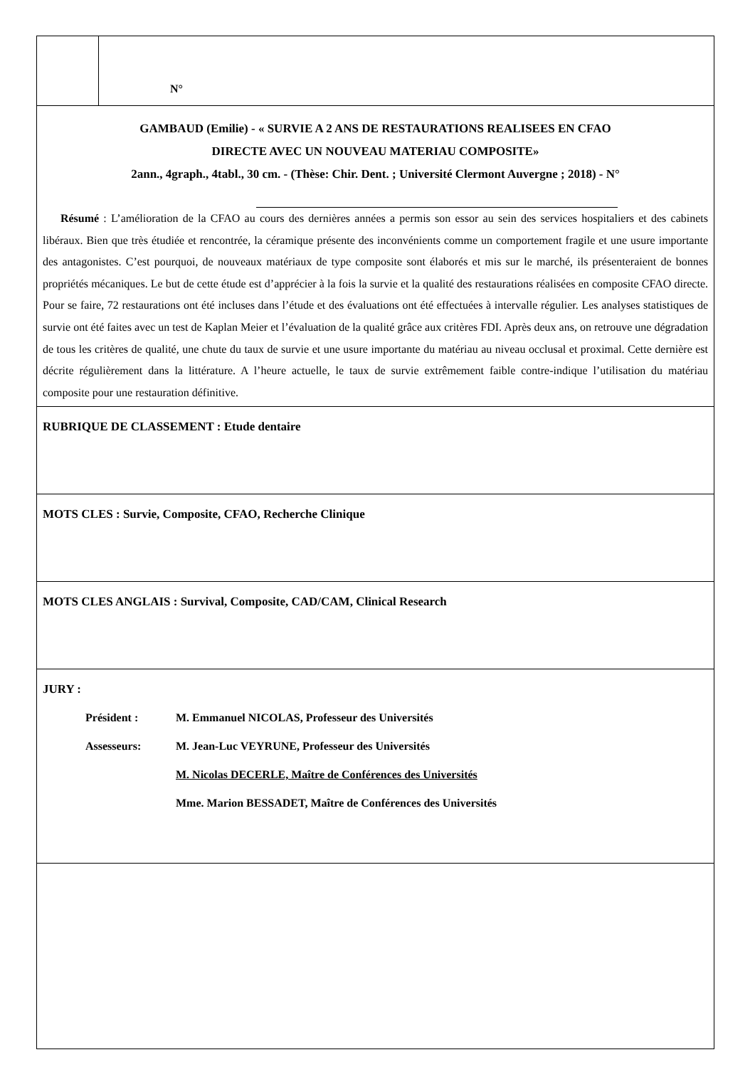| | N° |
| GAMBAUD (Emilie) - « SURVIE A 2 ANS DE RESTAURATIONS REALISEES EN CFAO DIRECTE AVEC UN NOUVEAU MATERIAU COMPOSITE» 2ann., 4graph., 4tabl., 30 cm. - (Thèse: Chir. Dent. ; Université Clermont Auvergne ; 2018) - N° Résumé : L’amélioration de la CFAO au cours des dernières années a permis son essor au sein des services hospitaliers et des cabinets libéraux. Bien que très étudiée et rencontrée, la céramique présente des inconvénients comme un comportement fragile et une usure importante des antagonistes. C’est pourquoi, de nouveaux matériaux de type composite sont élaborés et mis sur le marché, ils présenteraient de bonnes propriétés mécaniques. Le but de cette étude est d’apprécier à la fois la survie et la qualité des restaurations réalisées en composite CFAO directe. Pour se faire, 72 restaurations ont été incluses dans l’étude et des évaluations ont été effectuées à intervalle régulier. Les analyses statistiques de survie ont été faites avec un test de Kaplan Meier et l’évaluation de la qualité grâce aux critères FDI. Après deux ans, on retrouve une dégradation de tous les critères de qualité, une chute du taux de survie et une usure importante du matériau au niveau occlusal et proximal. Cette dernière est décrite régulièrement dans la littérature. A l’heure actuelle, le taux de survie extrêmement faible contre-indique l’utilisation du matériau composite pour une restauration définitive. | |
| RUBRIQUE DE CLASSEMENT : Etude dentaire | |
| MOTS CLES : Survie, Composite, CFAO, Recherche Clinique | |
| MOTS CLES ANGLAIS : Survival, Composite, CAD/CAM, Clinical Research | |
| JURY : / Président : / M. Emmanuel NICOLAS, Professeur des Universités / / Assesseurs: / M. Jean-Luc VEYRUNE, Professeur des Universités / / / M. Nicolas DECERLE, Maître de Conférences des Universités / / / Mme. Marion BESSADET, Maître de Conférences des Universités / | |